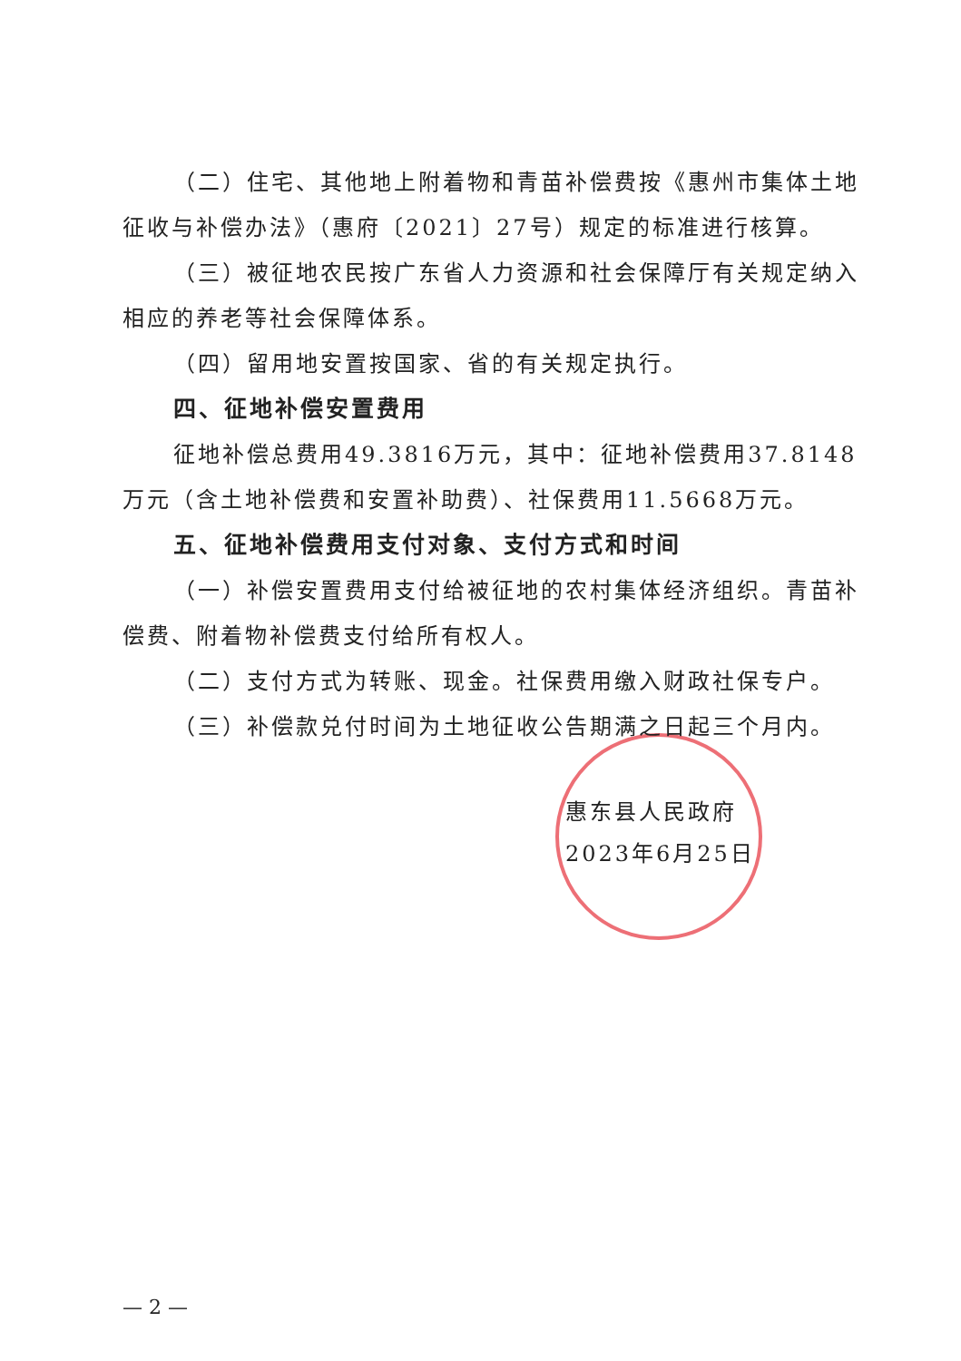（二）住宅、其他地上附着物和青苗补偿费按《惠州市集体土地征收与补偿办法》（惠府〔2021〕27号）规定的标准进行核算。
（三）被征地农民按广东省人力资源和社会保障厅有关规定纳入相应的养老等社会保障体系。
（四）留用地安置按国家、省的有关规定执行。
四、征地补偿安置费用
征地补偿总费用49.3816万元，其中：征地补偿费用37.8148万元（含土地补偿费和安置补助费）、社保费用11.5668万元。
五、征地补偿费用支付对象、支付方式和时间
（一）补偿安置费用支付给被征地的农村集体经济组织。青苗补偿费、附着物补偿费支付给所有权人。
（二）支付方式为转账、现金。社保费用缴入财政社保专户。
（三）补偿款兑付时间为土地征收公告期满之日起三个月内。
惠东县人民政府
2023年6月25日
— 2 —